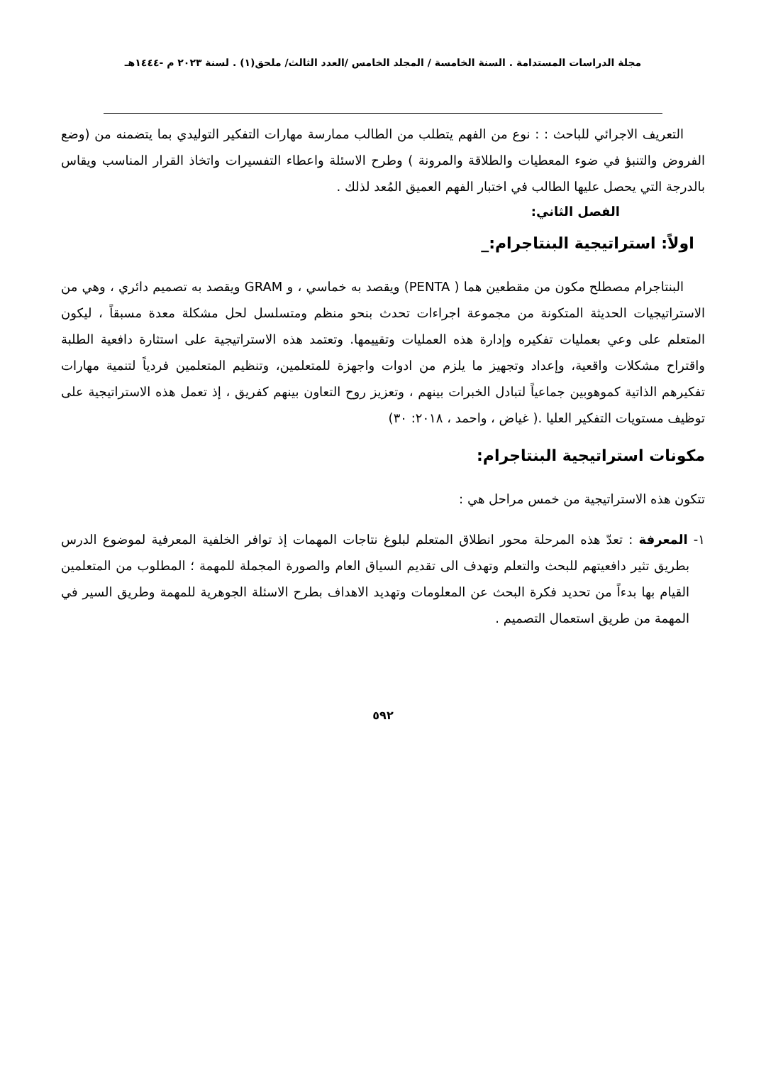مجلة الدراسات المستدامة . السنة الخامسة / المجلد الخامس /العدد الثالث/ ملحق(١) . لسنة ٢٠٢٣ م -١٤٤٤هـ
التعريف الاجرائي للباحث : : نوع من الفهم يتطلب من الطالب ممارسة مهارات التفكير التوليدي بما يتضمنه من (وضع الفروض والتنبؤ في ضوء المعطيات والطلاقة والمرونة ) وطرح الاسئلة واعطاء التفسيرات واتخاذ القرار المناسب ويقاس بالدرجة التي يحصل عليها الطالب في اختبار الفهم العميق المُعد لذلك .
الفصل الثاني:
اولاً: استراتيجية البنتاجرام:_
البنتاجرام مصطلح مكون من مقطعين هما ( PENTA) ويقصد به خماسي ، و GRAM ويقصد به تصميم دائري ، وهي من الاستراتيجيات الحديثة المتكونة من مجموعة اجراءات تحدث بنحو منظم ومتسلسل لحل مشكلة معدة مسبقاً ، ليكون المتعلم على وعي بعمليات تفكيره وإدارة هذه العمليات وتقييمها. وتعتمد هذه الاستراتيجية على استثارة دافعية الطلبة واقتراح مشكلات واقعية، وإعداد وتجهيز ما يلزم من ادوات واجهزة للمتعلمين، وتنظيم المتعلمين فردياً لتنمية مهارات تفكيرهم الذاتية كموهوبين جماعياً لتبادل الخبرات بينهم ، وتعزيز روح التعاون بينهم كفريق ، إذ تعمل هذه الاستراتيجية على توظيف مستويات التفكير العليا .( غياض ، واحمد ، ٢٠١٨: ٣٠)
مكونات استراتيجية البنتاجرام:
تتكون هذه الاستراتيجية من خمس مراحل هي :
١- المعرفة : تعدّ هذه المرحلة محور انطلاق المتعلم لبلوغ نتاجات المهمات إذ توافر الخلفية المعرفية لموضوع الدرس بطريق تثير دافعيتهم للبحث والتعلم وتهدف الى تقديم السياق العام والصورة المجملة للمهمة ؛ المطلوب من المتعلمين القيام بها بدءاً من تحديد فكرة البحث عن المعلومات وتهديد الاهداف بطرح الاسئلة الجوهرية للمهمة وطريق السير في المهمة من طريق استعمال التصميم .
٥٩٢